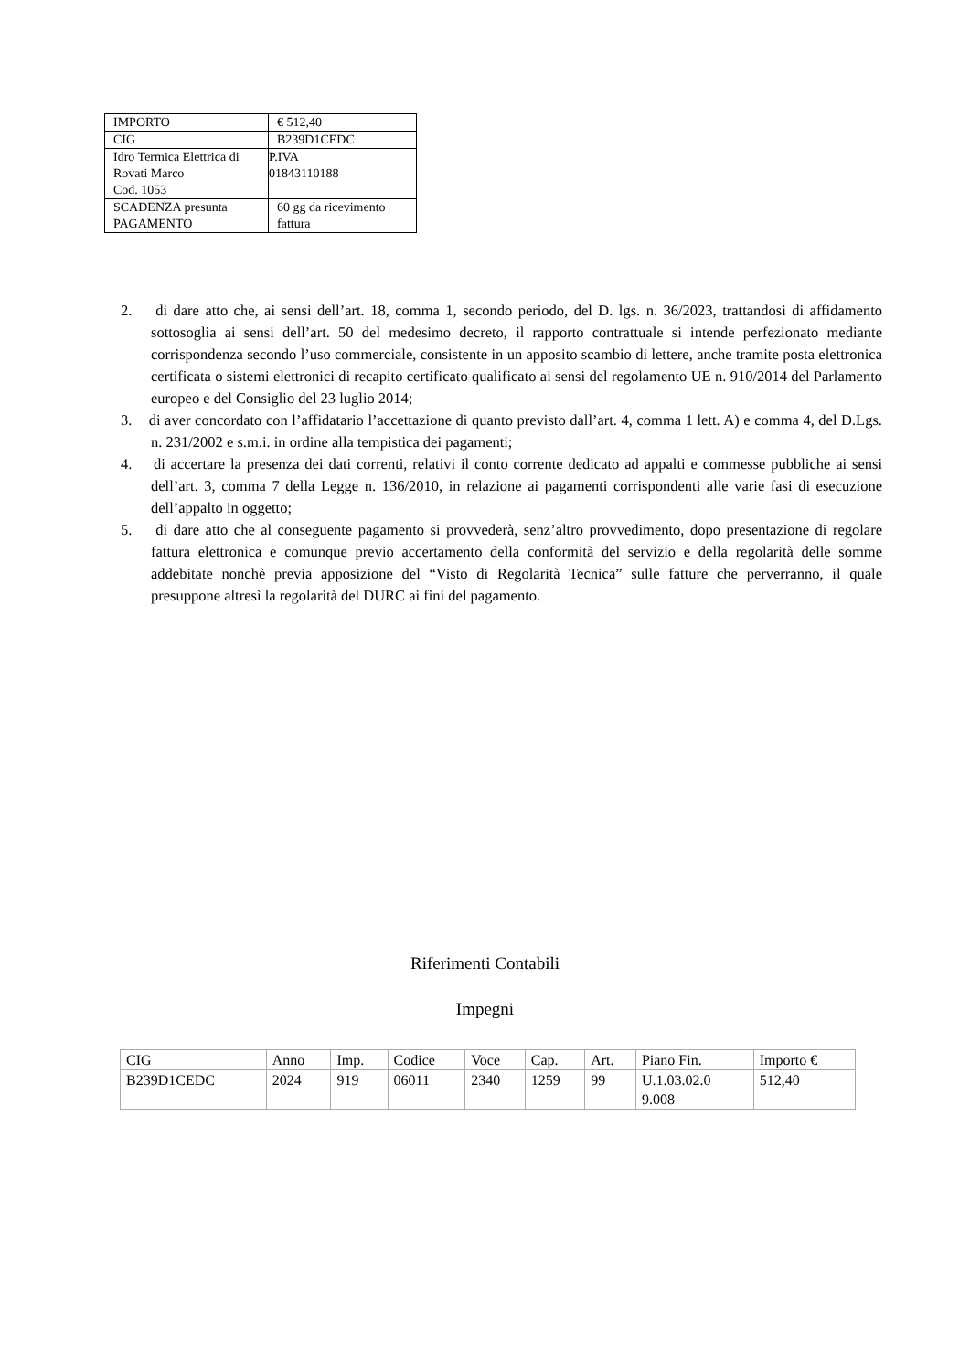| IMPORTO | € 512,40 |
| CIG | B239D1CEDC |
| Idro Termica Elettrica di Rovati Marco Cod. 1053 | P.IVA 01843110188 |
| SCADENZA presunta PAGAMENTO | 60 gg da ricevimento fattura |
2. di dare atto che, ai sensi dell’art. 18, comma 1, secondo periodo, del D. lgs. n. 36/2023, trattandosi di affidamento sottosoglia ai sensi dell’art. 50 del medesimo decreto, il rapporto contrattuale si intende perfezionato mediante corrispondenza secondo l’uso commerciale, consistente in un apposito scambio di lettere, anche tramite posta elettronica certificata o sistemi elettronici di recapito certificato qualificato ai sensi del regolamento UE n. 910/2014 del Parlamento europeo e del Consiglio del 23 luglio 2014;
3. di aver concordato con l’affidatario l’accettazione di quanto previsto dall’art. 4, comma 1 lett. A) e comma 4, del D.Lgs. n. 231/2002 e s.m.i. in ordine alla tempistica dei pagamenti;
4. di accertare la presenza dei dati correnti, relativi il conto corrente dedicato ad appalti e commesse pubbliche ai sensi dell’art. 3, comma 7 della Legge n. 136/2010, in relazione ai pagamenti corrispondenti alle varie fasi di esecuzione dell’appalto in oggetto;
5. di dare atto che al conseguente pagamento si provvederà, senz’altro provvedimento, dopo presentazione di regolare fattura elettronica e comunque previo accertamento della conformità del servizio e della regolarità delle somme addebitate nonchè previa apposizione del “Visto di Regolarità Tecnica” sulle fatture che perverranno, il quale presuppone altresì la regolarità del DURC ai fini del pagamento.
Riferimenti Contabili
Impegni
| CIG | Anno | Imp. | Codice | Voce | Cap. | Art. | Piano Fin. | Importo € |
| --- | --- | --- | --- | --- | --- | --- | --- | --- |
| B239D1CEDC | 2024 | 919 | 06011 | 2340 | 1259 | 99 | U.1.03.02.0 9.008 | 512,40 |